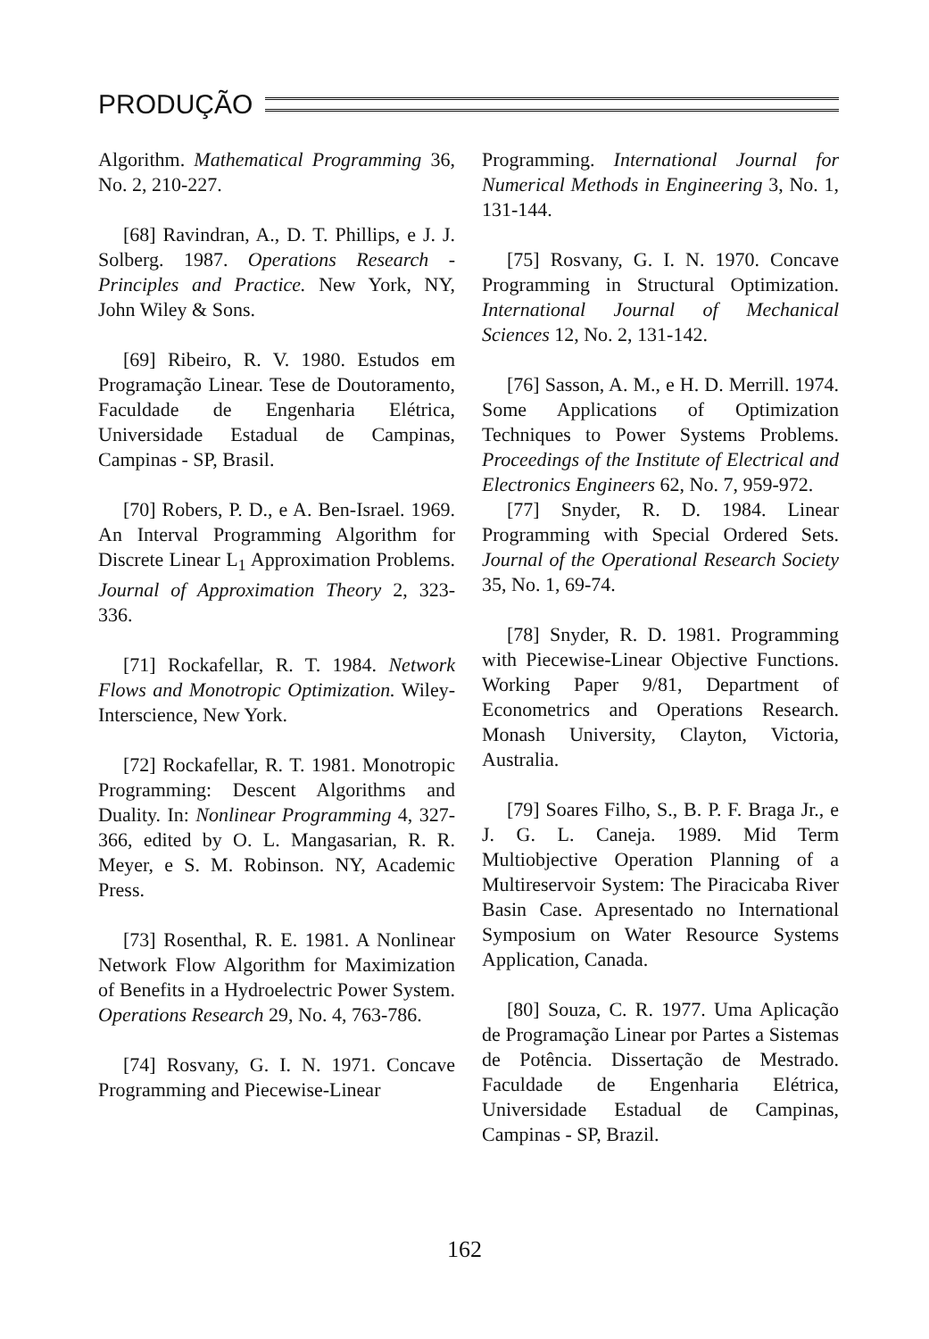PRODUÇÃO
Algorithm. Mathematical Programming 36, No. 2, 210-227.
[68] Ravindran, A., D. T. Phillips, e J. J. Solberg. 1987. Operations Research - Principles and Practice. New York, NY, John Wiley & Sons.
[69] Ribeiro, R. V. 1980. Estudos em Programação Linear. Tese de Doutoramento, Faculdade de Engenharia Elétrica, Universidade Estadual de Campinas, Campinas - SP, Brasil.
[70] Robers, P. D., e A. Ben-Israel. 1969. An Interval Programming Algorithm for Discrete Linear L<sub>1</sub> Approximation Problems. Journal of Approximation Theory 2, 323-336.
[71] Rockafellar, R. T. 1984. Network Flows and Monotropic Optimization. Wiley-Interscience, New York.
[72] Rockafellar, R. T. 1981. Monotropic Programming: Descent Algorithms and Duality. In: Nonlinear Programming 4, 327-366, edited by O. L. Mangasarian, R. R. Meyer, e S. M. Robinson. NY, Academic Press.
[73] Rosenthal, R. E. 1981. A Nonlinear Network Flow Algorithm for Maximization of Benefits in a Hydroelectric Power System. Operations Research 29, No. 4, 763-786.
[74] Rosvany, G. I. N. 1971. Concave Programming and Piecewise-Linear
Programming. International Journal for Numerical Methods in Engineering 3, No. 1, 131-144.
[75] Rosvany, G. I. N. 1970. Concave Programming in Structural Optimization. International Journal of Mechanical Sciences 12, No. 2, 131-142.
[76] Sasson, A. M., e H. D. Merrill. 1974. Some Applications of Optimization Techniques to Power Systems Problems. Proceedings of the Institute of Electrical and Electronics Engineers 62, No. 7, 959-972.
[77] Snyder, R. D. 1984. Linear Programming with Special Ordered Sets. Journal of the Operational Research Society 35, No. 1, 69-74.
[78] Snyder, R. D. 1981. Programming with Piecewise-Linear Objective Functions. Working Paper 9/81, Department of Econometrics and Operations Research. Monash University, Clayton, Victoria, Australia.
[79] Soares Filho, S., B. P. F. Braga Jr., e J. G. L. Caneja. 1989. Mid Term Multiobjective Operation Planning of a Multireservoir System: The Piracicaba River Basin Case. Apresentado no International Symposium on Water Resource Systems Application, Canada.
[80] Souza, C. R. 1977. Uma Aplicação de Programação Linear por Partes a Sistemas de Potência. Dissertação de Mestrado. Faculdade de Engenharia Elétrica, Universidade Estadual de Campinas, Campinas - SP, Brazil.
162